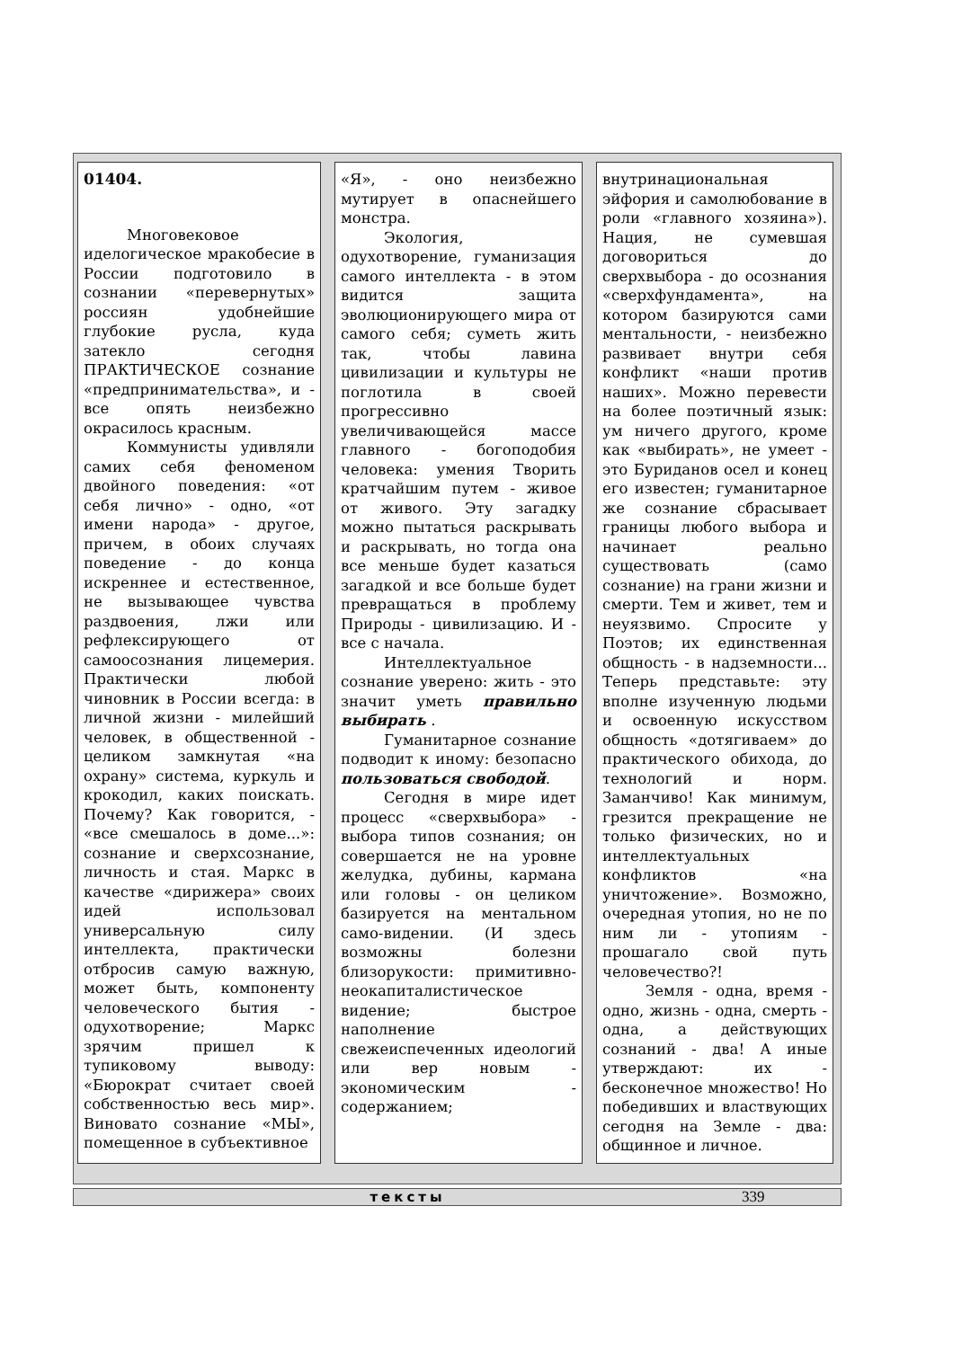01404.
Многовековое иделогическое мракобесие в России подготовило в сознании «перевернутых» россиян удобнейшие глубокие русла, куда затекло сегодня ПРАКТИЧЕСКОЕ сознание «предпринимательства», и - все опять неизбежно окрасилось красным.
Коммунисты удивляли самих себя феноменом двойного поведения: «от себя лично» - одно, «от имени народа» - другое, причем, в обоих случаях поведение - до конца искреннее и естественное, не вызывающее чувства раздвоения, лжи или рефлексирующего от самоосознания лицемерия. Практически любой чиновник в России всегда: в личной жизни - милейший человек, в общественной - целиком замкнутая «на охрану» система, куркуль и крокодил, каких поискать. Почему? Как говорится, - «все смешалось в доме...»: сознание и сверхсознание, личность и стая. Маркс в качестве «дирижера» своих идей использовал универсальную силу интеллекта, практически отбросив самую важную, может быть, компоненту человеческого бытия - одухотворение; Маркс зрячим пришел к тупиковому выводу: «Бюрократ считает своей собственностью весь мир». Виновато сознание «МЫ», помещенное в субъективное
«Я», - оно неизбежно мутирует в опаснейшего монстра.
Экология, одухотворение, гуманизация самого интеллекта - в этом видится защита эволюционирующего мира от самого себя; суметь жить так, чтобы лавина цивилизации и культуры не поглотила в своей прогрессивно увеличивающейся массе главного - богоподобия человека: умения Творить кратчайшим путем - живое от живого. Эту загадку можно пытаться раскрывать и раскрывать, но тогда она все меньше будет казаться загадкой и все больше будет превращаться в проблему Природы - цивилизацию. И - все с начала.
Интеллектуальное сознание уверено: жить - это значит уметь правильно выбирать .
Гуманитарное сознание подводит к иному: безопасно пользоваться свободой.
Сегодня в мире идет процесс «сверхвыбора» - выбора типов сознания; он совершается не на уровне желудка, дубины, кармана или головы - он целиком базируется на ментальном само-видении. (И здесь возможны болезни близорукости: примитивно-неокапиталистическое видение; быстрое наполнение свежеиспеченных идеологий или вер новым - экономическим - содержанием;
внутринациональная эйфория и самолюбование в роли «главного хозяина»). Нация, не сумевшая договориться до сверхвыбора - до осознания «сверхфундамента», на котором базируются сами ментальности, - неизбежно развивает внутри себя конфликт «наши против наших». Можно перевести на более поэтичный язык: ум ничего другого, кроме как «выбирать», не умеет - это Буриданов осел и конец его известен; гуманитарное же сознание сбрасывает границы любого выбора и начинает реально существовать (само сознание) на грани жизни и смерти. Тем и живет, тем и неуязвимо. Спросите у Поэтов; их единственная общность - в надземности... Теперь представьте: эту вполне изученную людьми и освоенную искусством общность «дотягиваем» до практического обихода, до технологий и норм. Заманчиво! Как минимум, грезится прекращение не только физических, но и интеллектуальных конфликтов «на уничтожение». Возможно, очередная утопия, но не по ним ли - утопиям - прошагало свой путь человечество?!
Земля - одна, время - одно, жизнь - одна, смерть - одна, а действующих сознаний - два! А иные утверждают: их - бесконечное множество! Но победивших и властвующих сегодня на Земле - два: общинное и личное.
тексты 339